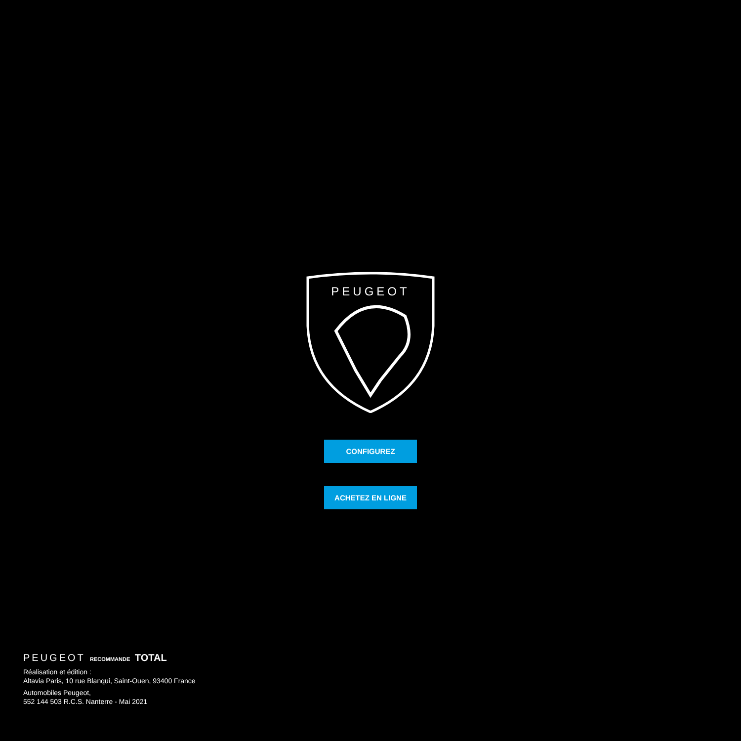PEUGEOT
CONFIGUREZ
ACHETEZ EN LIGNE
PEUGEOT RECOMMANDE TOTAL
Réalisation et édition :
Altavia Paris, 10 rue Blanqui, Saint-Ouen, 93400 France
Automobiles Peugeot,
552 144 503 R.C.S. Nanterre - Mai 2021